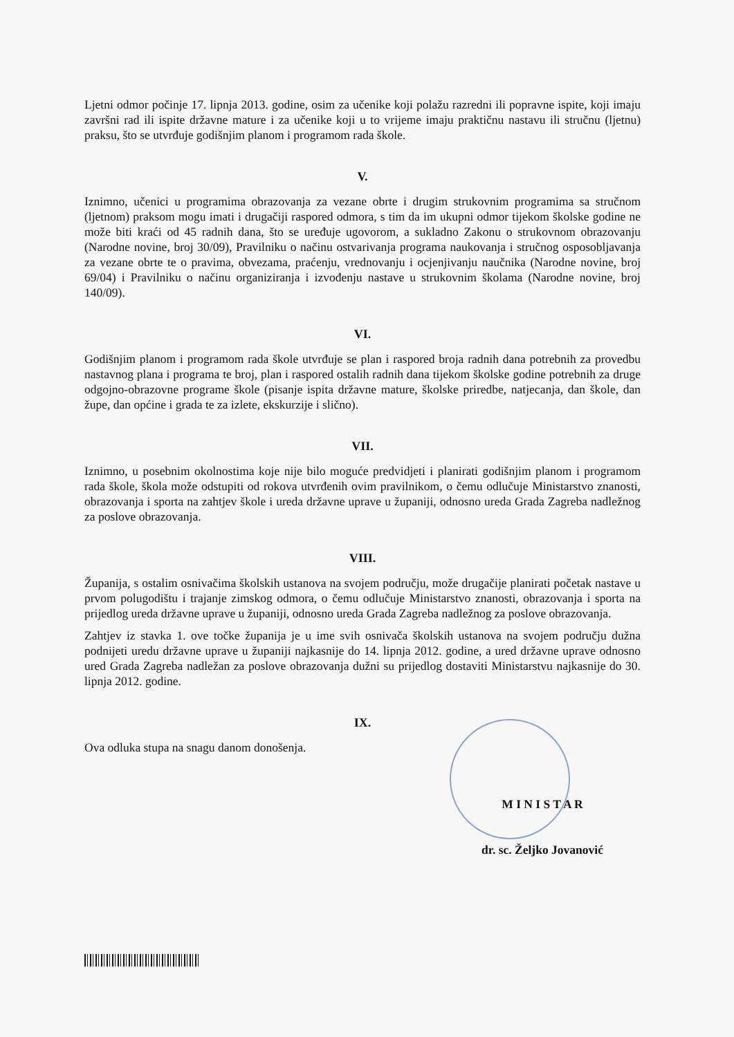Ljetni odmor počinje 17. lipnja 2013. godine, osim za učenike koji polažu razredni ili popravne ispite, koji imaju završni rad ili ispite državne mature i za učenike koji u to vrijeme imaju praktičnu nastavu ili stručnu (ljetnu) praksu, što se utvrđuje godišnjim planom i programom rada škole.
V.
Iznimno, učenici u programima obrazovanja za vezane obrte i drugim strukovnim programima sa stručnom (ljetnom) praksom mogu imati i drugačiji raspored odmora, s tim da im ukupni odmor tijekom školske godine ne može biti kraći od 45 radnih dana, što se uređuje ugovorom, a sukladno Zakonu o strukovnom obrazovanju (Narodne novine, broj 30/09), Pravilniku o načinu ostvarivanja programa naukovanja i stručnog osposobljavanja za vezane obrte te o pravima, obvezama, praćenju, vrednovanju i ocjenjivanju naučnika (Narodne novine, broj 69/04) i Pravilniku o načinu organiziranja i izvođenju nastave u strukovnim školama (Narodne novine, broj 140/09).
VI.
Godišnjim planom i programom rada škole utvrđuje se plan i raspored broja radnih dana potrebnih za provedbu nastavnog plana i programa te broj, plan i raspored ostalih radnih dana tijekom školske godine potrebnih za druge odgojno-obrazovne programe škole (pisanje ispita državne mature, školske priredbe, natjecanja, dan škole, dan župe, dan općine i grada te za izlete, ekskurzije i slično).
VII.
Iznimno, u posebnim okolnostima koje nije bilo moguće predvidjeti i planirati godišnjim planom i programom rada škole, škola može odstupiti od rokova utvrđenih ovim pravilnikom, o čemu odlučuje Ministarstvo znanosti, obrazovanja i sporta na zahtjev škole i ureda državne uprave u županiji, odnosno ureda Grada Zagreba nadležnog za poslove obrazovanja.
VIII.
Županija, s ostalim osnivačima školskih ustanova na svojem području, može drugačije planirati početak nastave u prvom polugodištu i trajanje zimskog odmora, o čemu odlučuje Ministarstvo znanosti, obrazovanja i sporta na prijedlog ureda državne uprave u županiji, odnosno ureda Grada Zagreba nadležnog za poslove obrazovanja.
Zahtjev iz stavka 1. ove točke županija je u ime svih osnivača školskih ustanova na svojem području dužna podnijeti uredu državne uprave u županiji najkasnije do 14. lipnja 2012. godine, a ured državne uprave odnosno ured Grada Zagreba nadležan za poslove obrazovanja dužni su prijedlog dostaviti Ministarstvu najkasnije do 30. lipnja 2012. godine.
IX.
Ova odluka stupa na snagu danom donošenja.
M I N I S T A R
dr. sc. Željko Jovanović